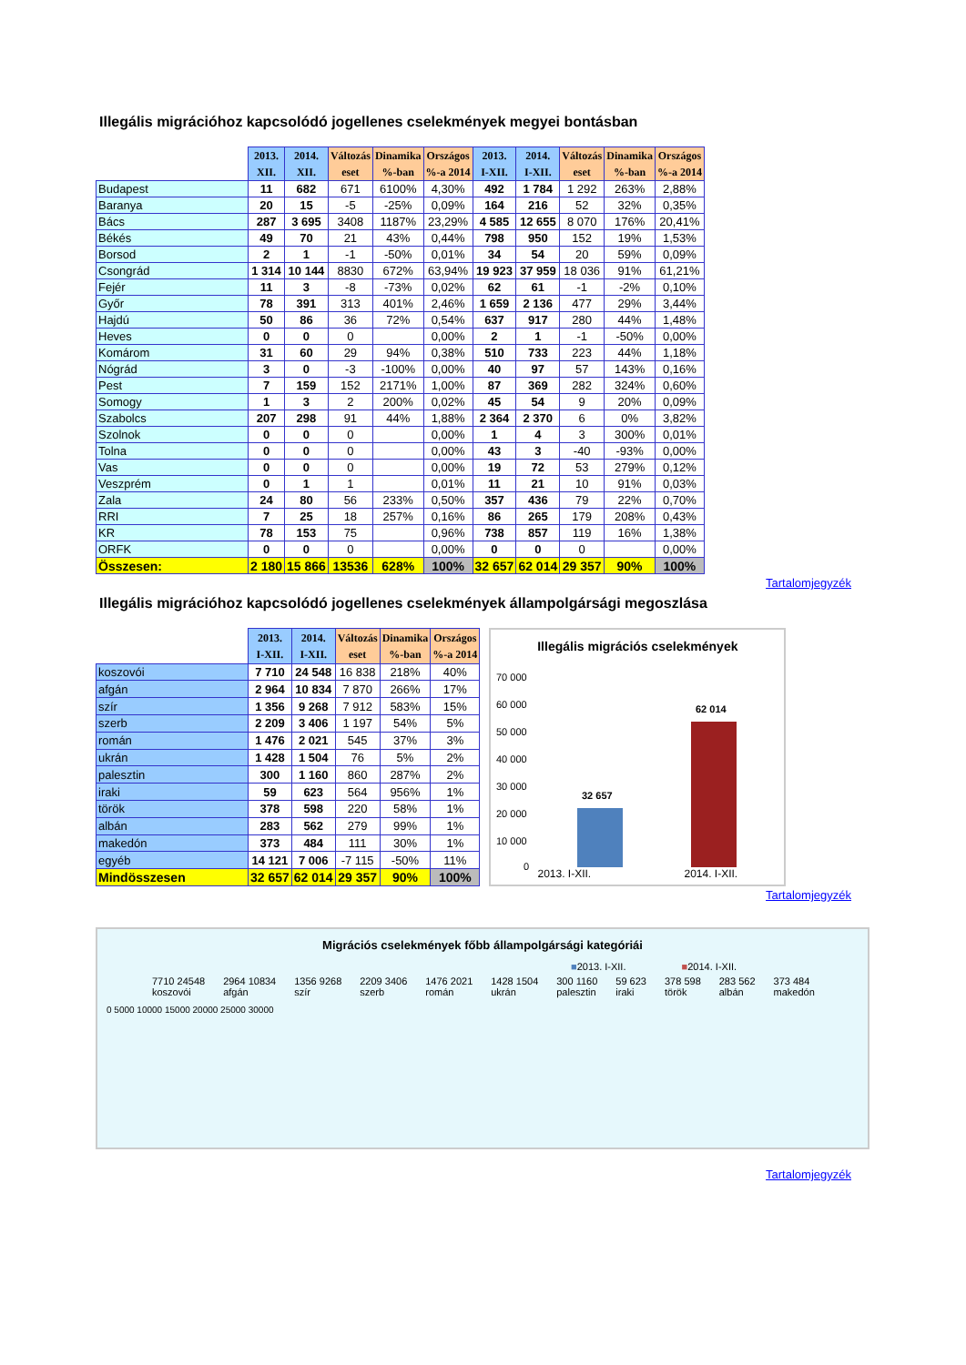Illegális migrációhoz kapcsolódó jogellenes cselekmények megyei bontásban
| | 2013. XII. | 2014. XII. | Változás eset | Dinamika %-ban | Országos %-a 2014 | 2013. I-XII. | 2014. I-XII. | Változás eset | Dinamika %-ban | Országos %-a 2014 |
| --- | --- | --- | --- | --- | --- | --- | --- | --- | --- | --- |
| Budapest | 11 | 682 | 671 | 6100% | 4,30% | 492 | 1 784 | 1 292 | 263% | 2,88% |
| Baranya | 20 | 15 | -5 | -25% | 0,09% | 164 | 216 | 52 | 32% | 0,35% |
| Bács | 287 | 3 695 | 3408 | 1187% | 23,29% | 4 585 | 12 655 | 8 070 | 176% | 20,41% |
| Békés | 49 | 70 | 21 | 43% | 0,44% | 798 | 950 | 152 | 19% | 1,53% |
| Borsod | 2 | 1 | -1 | -50% | 0,01% | 34 | 54 | 20 | 59% | 0,09% |
| Csongrád | 1 314 | 10 144 | 8830 | 672% | 63,94% | 19 923 | 37 959 | 18 036 | 91% | 61,21% |
| Fejér | 11 | 3 | -8 | -73% | 0,02% | 62 | 61 | -1 | -2% | 0,10% |
| Győr | 78 | 391 | 313 | 401% | 2,46% | 1 659 | 2 136 | 477 | 29% | 3,44% |
| Hajdú | 50 | 86 | 36 | 72% | 0,54% | 637 | 917 | 280 | 44% | 1,48% |
| Heves | 0 | 0 | 0 | | 0,00% | 2 | 1 | -1 | -50% | 0,00% |
| Komárom | 31 | 60 | 29 | 94% | 0,38% | 510 | 733 | 223 | 44% | 1,18% |
| Nógrád | 3 | 0 | -3 | -100% | 0,00% | 40 | 97 | 57 | 143% | 0,16% |
| Pest | 7 | 159 | 152 | 2171% | 1,00% | 87 | 369 | 282 | 324% | 0,60% |
| Somogy | 1 | 3 | 2 | 200% | 0,02% | 45 | 54 | 9 | 20% | 0,09% |
| Szabolcs | 207 | 298 | 91 | 44% | 1,88% | 2 364 | 2 370 | 6 | 0% | 3,82% |
| Szolnok | 0 | 0 | 0 | | 0,00% | 1 | 4 | 3 | 300% | 0,01% |
| Tolna | 0 | 0 | 0 | | 0,00% | 43 | 3 | -40 | -93% | 0,00% |
| Vas | 0 | 0 | 0 | | 0,00% | 19 | 72 | 53 | 279% | 0,12% |
| Veszprém | 0 | 1 | 1 | | 0,01% | 11 | 21 | 10 | 91% | 0,03% |
| Zala | 24 | 80 | 56 | 233% | 0,50% | 357 | 436 | 79 | 22% | 0,70% |
| RRI | 7 | 25 | 18 | 257% | 0,16% | 86 | 265 | 179 | 208% | 0,43% |
| KR | 78 | 153 | 75 | | 0,96% | 738 | 857 | 119 | 16% | 1,38% |
| ORFK | 0 | 0 | 0 | | 0,00% | 0 | 0 | 0 | | 0,00% |
| Összesen: | 2 180 | 15 866 | 13536 | 628% | 100% | 32 657 | 62 014 | 29 357 | 90% | 100% |
Tartalomjegyzék
Illegális migrációhoz kapcsolódó jogellenes cselekmények állampolgársági megoszlása
| | 2013. I-XII. | 2014. I-XII. | Változás eset | Dinamika %-ban | Országos %-a 2014 |
| --- | --- | --- | --- | --- | --- |
| koszovói | 7 710 | 24 548 | 16 838 | 218% | 40% |
| afgán | 2 964 | 10 834 | 7 870 | 266% | 17% |
| szír | 1 356 | 9 268 | 7 912 | 583% | 15% |
| szerb | 2 209 | 3 406 | 1 197 | 54% | 5% |
| román | 1 476 | 2 021 | 545 | 37% | 3% |
| ukrán | 1 428 | 1 504 | 76 | 5% | 2% |
| palesztin | 300 | 1 160 | 860 | 287% | 2% |
| iraki | 59 | 623 | 564 | 956% | 1% |
| török | 378 | 598 | 220 | 58% | 1% |
| albán | 283 | 562 | 279 | 99% | 1% |
| makedón | 373 | 484 | 111 | 30% | 1% |
| egyéb | 14 121 | 7 006 | -7 115 | -50% | 11% |
| Mindösszesen | 32 657 | 62 014 | 29 357 | 90% | 100% |
Illegális migrációs cselekmények
70 000
60 000
50 000
40 000
30 000
20 000
10 000
0
32 657
62 014
2013. I-XII. 2014. I-XII.
Tartalomjegyzék
Migrációs cselekmények főbb állampolgársági kategóriái
■2013. I-XII. ■2014. I-XII.
7710 24548
koszovói
2964 10834
afgán
1356 9268
szír
2209 3406
szerb
1476 2021
román
1428 1504
ukrán
300 1160
palesztin
59 623
iraki
378 598
török
283 562
albán
373 484
makedón
0 5000 10000 15000 20000 25000 30000
Tartalomjegyzék